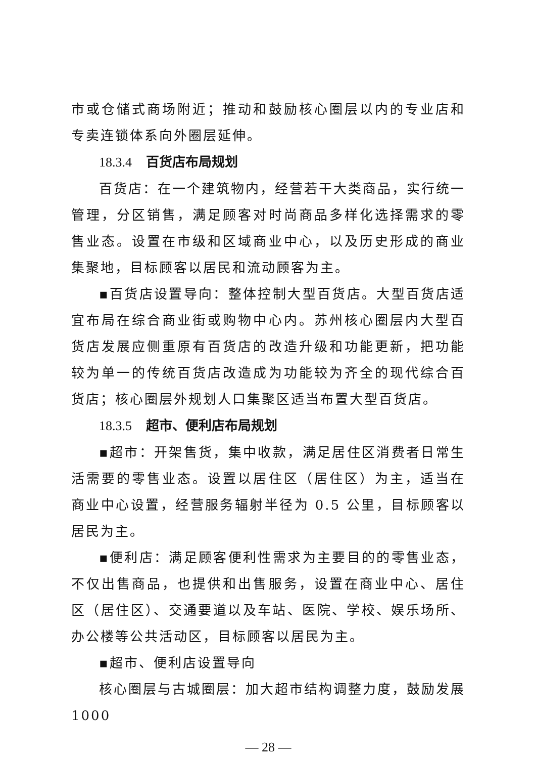市或仓储式商场附近；推动和鼓励核心圈层以内的专业店和专卖连锁体系向外圈层延伸。
18.3.4 百货店布局规划
百货店：在一个建筑物内，经营若干大类商品，实行统一管理，分区销售，满足顾客对时尚商品多样化选择需求的零售业态。设置在市级和区域商业中心，以及历史形成的商业集聚地，目标顾客以居民和流动顾客为主。
▪百货店设置导向：整体控制大型百货店。大型百货店适宜布局在综合商业街或购物中心内。苏州核心圈层内大型百货店发展应侧重原有百货店的改造升级和功能更新，把功能较为单一的传统百货店改造成为功能较为齐全的现代综合百货店；核心圈层外规划人口集聚区适当布置大型百货店。
18.3.5 超市、便利店布局规划
▪超市：开架售货，集中收款，满足居住区消费者日常生活需要的零售业态。设置以居住区（居住区）为主，适当在商业中心设置，经营服务辐射半径为 0.5 公里，目标顾客以居民为主。
▪便利店：满足顾客便利性需求为主要目的的零售业态，不仅出售商品，也提供和出售服务，设置在商业中心、居住区（居住区）、交通要道以及车站、医院、学校、娱乐场所、办公楼等公共活动区，目标顾客以居民为主。
▪超市、便利店设置导向
核心圈层与古城圈层：加大超市结构调整力度，鼓励发展 1000
— 28 —